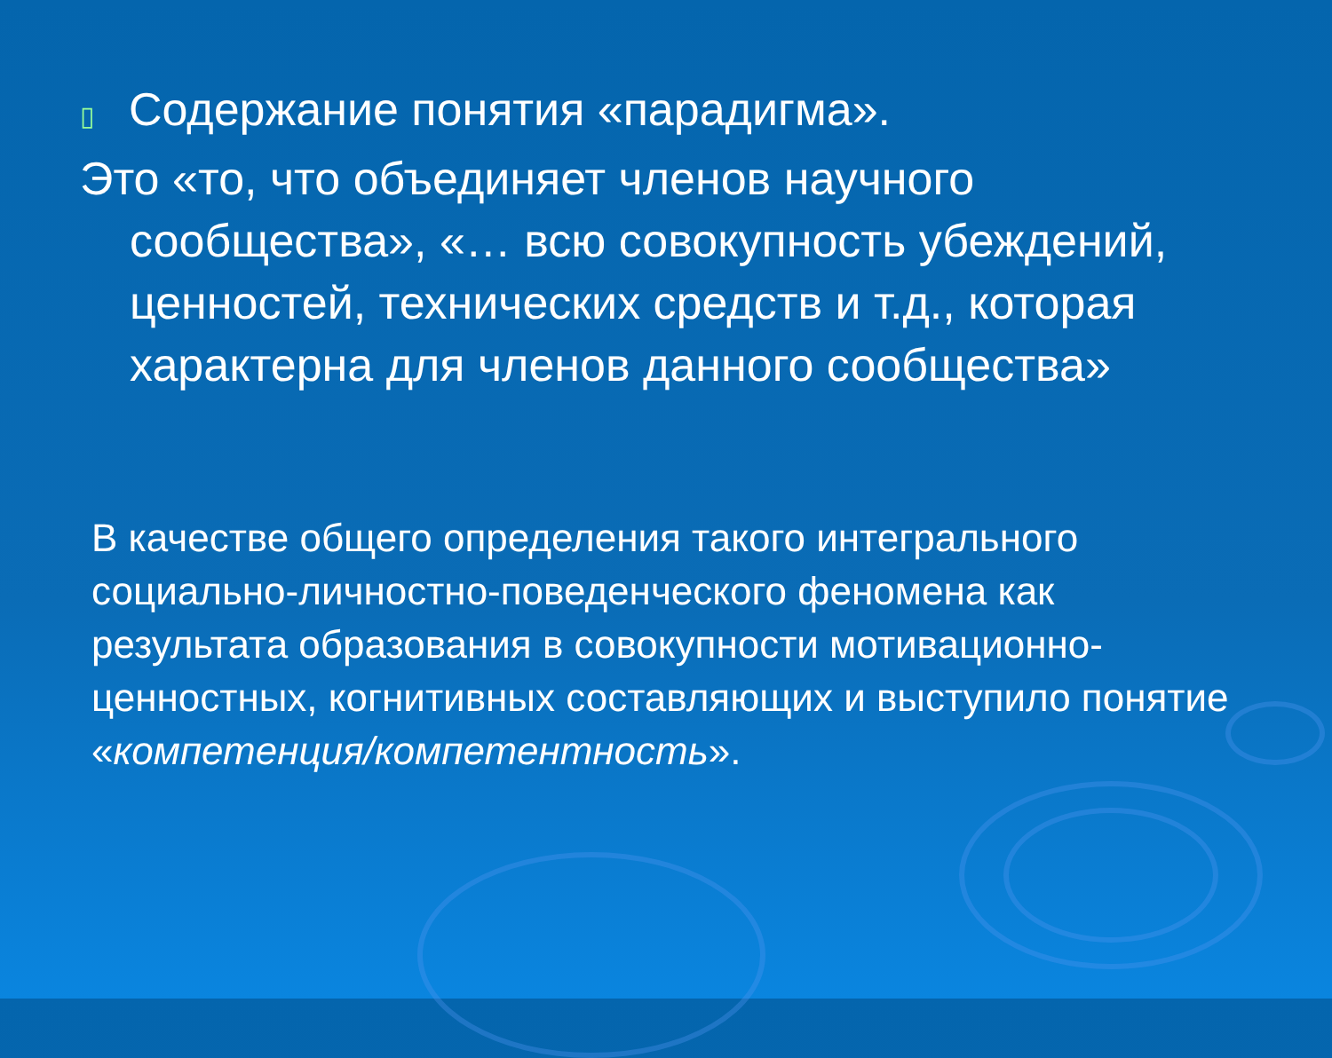▯ Содержание понятия «парадигма».
Это «то, что объединяет членов научного сообщества», «… всю совокупность убеждений, ценностей, технических средств и т.д., которая характерна для членов данного сообщества»
В качестве общего определения такого интегрального социально-личностно-поведенческого феномена как результата образования в совокупности мотивационно-ценностных, когнитивных составляющих и выступило понятие «компетенция/компетентность».